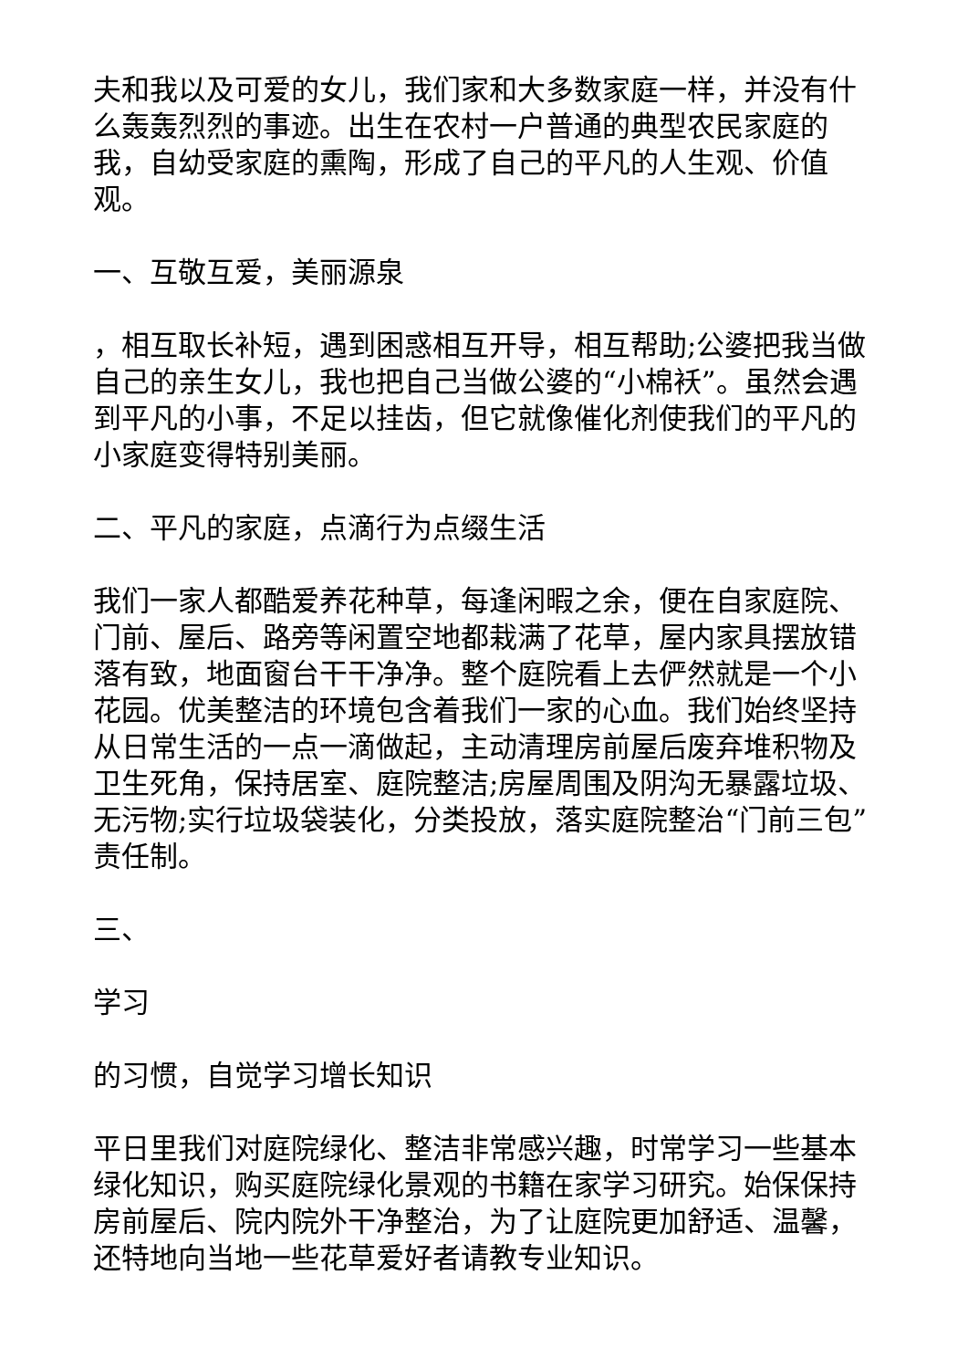夫和我以及可爱的女儿，我们家和大多数家庭一样，并没有什么轰轰烈烈的事迹。出生在农村一户普通的典型农民家庭的我，自幼受家庭的熏陶，形成了自己的平凡的人生观、价值观。
一、互敬互爱，美丽源泉
，相互取长补短，遇到困惑相互开导，相互帮助;公婆把我当做自己的亲生女儿，我也把自己当做公婆的“小棉袄”。虽然会遇到平凡的小事，不足以挂齿，但它就像催化剂使我们的平凡的小家庭变得特别美丽。
二、平凡的家庭，点滴行为点缀生活
我们一家人都酷爱养花种草，每逢闲暇之余，便在自家庭院、门前、屋后、路旁等闲置空地都栽满了花草，屋内家具摆放错落有致，地面窗台干干净净。整个庭院看上去俨然就是一个小花园。优美整洁的环境包含着我们一家的心血。我们始终坚持从日常生活的一点一滴做起，主动清理房前屋后废弃堆积物及卫生死角，保持居室、庭院整洁;房屋周围及阴沟无暴露垃圾、无污物;实行垃圾袋装化，分类投放，落实庭院整治“门前三包”责任制。
三、
学习
的习惯，自觉学习增长知识
平日里我们对庭院绿化、整洁非常感兴趣，时常学习一些基本绿化知识，购买庭院绿化景观的书籍在家学习研究。始保保持房前屋后、院内院外干净整治，为了让庭院更加舒适、温馨，还特地向当地一些花草爱好者请教专业知识。